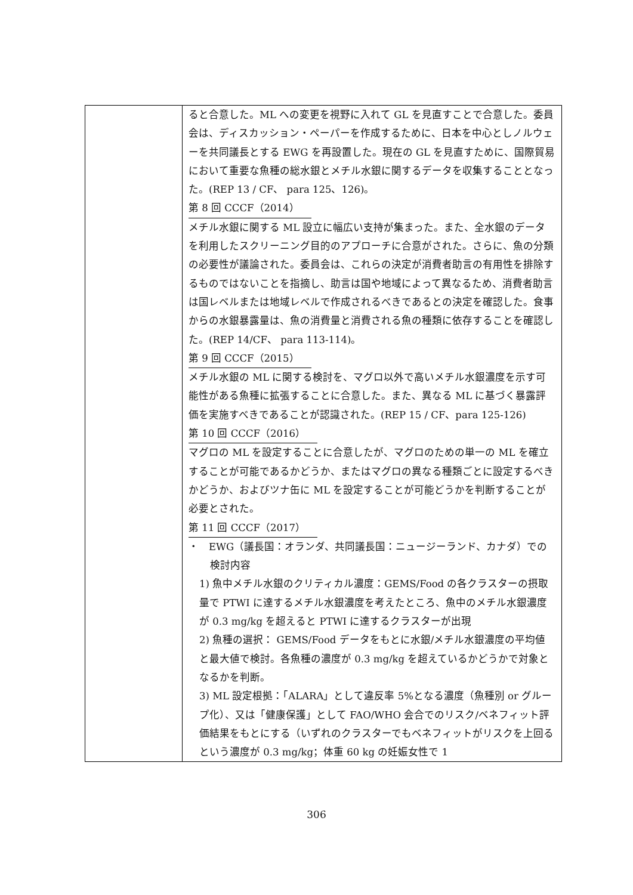| | ると合意した。ML への変更を視野に入れて GL を見直すことで合意した。委員会は、ディスカッション・ペーパーを作成するために、日本を中心としノルウェーを共同議長とする EWG を再設置した。現在の GL を見直すために、国際貿易において重要な魚種の総水銀とメチル水銀に関するデータを収集することとなった。(REP 13 / CF、 para 125、126)。 第 8 回 CCCF（2014） メチル水銀に関する ML 設立に幅広い支持が集まった。また、全水銀のデータを利用したスクリーニング目的のアプローチに合意がされた。さらに、魚の分類の必要性が議論された。委員会は、これらの決定が消費者助言の有用性を排除するものではないことを指摘し、助言は国や地域によって異なるため、消費者助言は国レベルまたは地域レベルで作成されるべきであるとの決定を確認した。食事からの水銀暴露量は、魚の消費量と消費される魚の種類に依存することを確認した。(REP 14/CF、 para 113-114)。 第 9 回 CCCF（2015） メチル水銀の ML に関する検討を、マグロ以外で高いメチル水銀濃度を示す可能性がある魚種に拡張することに合意した。また、異なる ML に基づく暴露評価を実施すべきであることが認識された。(REP 15 / CF、para 125-126) 第 10 回 CCCF（2016） マグロの ML を設定することに合意したが、マグロのための単一の ML を確立することが可能であるかどうか、またはマグロの異なる種類ごとに設定するべきかどうか、およびツナ缶に ML を設定することが可能どうかを判断することが必要とされた。 第 11 回 CCCF（2017） ・ EWG（議長国：オランダ、共同議長国：ニュージーランド、カナダ）での検討内容 1) 魚中メチル水銀のクリティカル濃度：GEMS/Food の各クラスターの摂取量で PTWI に達するメチル水銀濃度を考えたところ、魚中のメチル水銀濃度が 0.3 mg/kg を超えると PTWI に達するクラスターが出現 2) 魚種の選択： GEMS/Food データをもとに水銀/メチル水銀濃度の平均値と最大値で検討。各魚種の濃度が 0.3 mg/kg を超えているかどうかで対象となるかを判断。 3) ML 設定根拠：「ALARA」として違反率 5%となる濃度（魚種別 or グループ化）、又は「健康保護」として FAO/WHO 会合でのリスク/ベネフィット評価結果をもとにする（いずれのクラスターでもベネフィットがリスクを上回るという濃度が 0.3 mg/kg；体重 60 kg の妊娠女性で 1 |
306